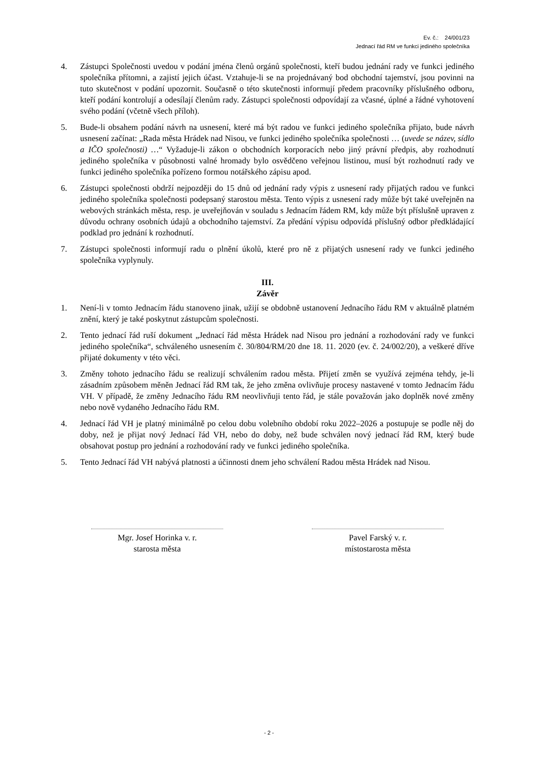Ev. č.: 24/001/23
Jednací řád RM ve funkci jediného společníka
4. Zástupci Společnosti uvedou v podání jména členů orgánů společnosti, kteří budou jednání rady ve funkci jediného společníka přítomni, a zajistí jejich účast. Vztahuje-li se na projednávaný bod obchodní tajemství, jsou povinni na tuto skutečnost v podání upozornit. Současně o této skutečnosti informují předem pracovníky příslušného odboru, kteří podání kontrolují a odesílají členům rady. Zástupci společnosti odpovídají za včasné, úplné a řádné vyhotovení svého podání (včetně všech příloh).
5. Bude-li obsahem podání návrh na usnesení, které má být radou ve funkci jediného společníka přijato, bude návrh usnesení začínat: „Rada města Hrádek nad Nisou, ve funkci jediného společníka společnosti … (uvede se název, sídlo a IČO společnosti) …“ Vyžaduje-li zákon o obchodních korporacích nebo jiný právní předpis, aby rozhodnutí jediného společníka v působnosti valné hromady bylo osvědčeno veřejnou listinou, musí být rozhodnutí rady ve funkci jediného společníka pořízeno formou notářského zápisu apod.
6. Zástupci společnosti obdrží nejpozději do 15 dnů od jednání rady výpis z usnesení rady přijatých radou ve funkci jediného společníka společnosti podepsaný starostou města. Tento výpis z usnesení rady může být také uveřejněn na webových stránkách města, resp. je uveřejňován v souladu s Jednacím řádem RM, kdy může být příslušně upraven z důvodu ochrany osobních údajů a obchodního tajemství. Za předání výpisu odpovídá příslušný odbor předkládající podklad pro jednání k rozhodnutí.
7. Zástupci společnosti informují radu o plnění úkolů, které pro ně z přijatých usnesení rady ve funkci jediného společníka vyplynuly.
III.
Závěr
1. Není-li v tomto Jednacím řádu stanoveno jinak, užijí se obdobně ustanovení Jednacího řádu RM v aktuálně platném znění, který je také poskytnut zástupcům společnosti.
2. Tento jednací řád ruší dokument „Jednací řád města Hrádek nad Nisou pro jednání a rozhodování rady ve funkci jediného společníka“, schváleného usnesením č. 30/804/RM/20 dne 18. 11. 2020 (ev. č. 24/002/20), a veškeré dříve přijaté dokumenty v této věci.
3. Změny tohoto jednacího řádu se realizují schválením radou města. Přijetí změn se využívá zejména tehdy, je-li zásadním způsobem měněn Jednací řád RM tak, že jeho změna ovlivňuje procesy nastavené v tomto Jednacím řádu VH. V případě, že změny Jednacího řádu RM neovlivňuji tento řád, je stále považován jako doplněk nové změny nebo nově vydaného Jednacího řádu RM.
4. Jednací řád VH je platný minimálně po celou dobu volebního období roku 2022–2026 a postupuje se podle něj do doby, než je přijat nový Jednací řád VH, nebo do doby, než bude schválen nový jednací řád RM, který bude obsahovat postup pro jednání a rozhodování rady ve funkci jediného společníka.
5. Tento Jednací řád VH nabývá platnosti a účinnosti dnem jeho schválení Radou města Hrádek nad Nisou.
Mgr. Josef Horinka v. r.
starosta města
Pavel Farský v. r.
místostarosta města
- 2 -